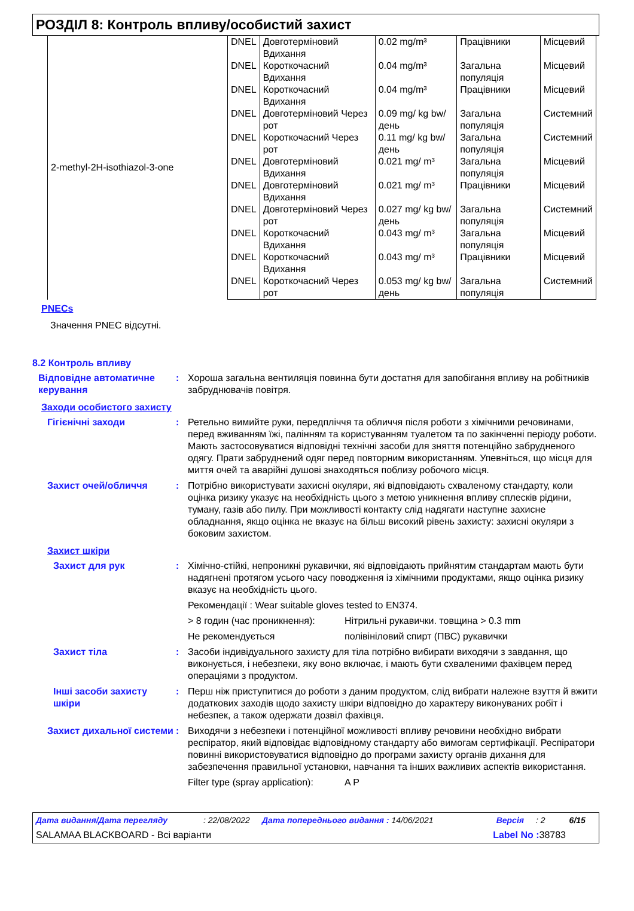РОЗДІЛ 8: Контроль впливу/особистий захист
| 2-methyl-2H-isothiazol-3-one | DNEL | Довготерміновий Вдихання | 0.02 mg/m³ | Працівники | Місцевий |
| | DNEL | Короткочасний Вдихання | 0.04 mg/m³ | Загальна популяція | Місцевий |
| | DNEL | Короткочасний Вдихання | 0.04 mg/m³ | Працівники | Місцевий |
| | DNEL | Довготерміновий Через рот | 0.09 mg/ kg bw/день | Загальна популяція | Системний |
| | DNEL | Короткочасний Через рот | 0.11 mg/ kg bw/день | Загальна популяція | Системний |
| | DNEL | Довготерміновий Вдихання | 0.021 mg/ m³ | Загальна популяція | Місцевий |
| | DNEL | Довготерміновий Вдихання | 0.021 mg/ m³ | Працівники | Місцевий |
| | DNEL | Довготерміновий Через рот | 0.027 mg/ kg bw/день | Загальна популяція | Системний |
| | DNEL | Короткочасний Вдихання | 0.043 mg/ m³ | Загальна популяція | Місцевий |
| | DNEL | Короткочасний Вдихання | 0.043 mg/ m³ | Працівники | Місцевий |
| | DNEL | Короткочасний Через рот | 0.053 mg/ kg bw/день | Загальна популяція | Системний |
PNECs
Значення PNEC відсутні.
8.2 Контроль впливу
Відповідне автоматичне керування
: Хороша загальна вентиляція повинна бути достатня для запобігання впливу на робітників забруднювачів повітря.
Заходи особистого захисту
Гігієнічні заходи : Ретельно вимийте руки, передпліччя та обличчя після роботи з хімічними речовинами, перед вживанням їжі, палінням та користуванням туалетом та по закінченні періоду роботи. Мають застосовуватися відповідні технічні засоби для зняття потенційно забрудненого одягу. Прати забруднений одяг перед повторним використанням. Упевніться, що місця для миття очей та аварійні душові знаходяться поблизу робочого місця.
Захист очей/обличчя : Потрібно використувати захисні окуляри, які відповідають схваленому стандарту, коли оцінка ризику указує на необхідність цього з метою уникнення впливу сплесків рідини, туману, газів або пилу. При можливості контакту слід надягати наступне захисне обладнання, якщо оцінка не вказує на більш високий рівень захисту: захисні окуляри з боковим захистом.
Захист шкіри
Захист для рук : Хімічно-стійкі, непроникні рукавички, які відповідають прийнятим стандартам мають бути надягнені протягом усього часу поводження із хімічними продуктами, якщо оцінка ризику вказує на необхідність цього.
Рекомендації : Wear suitable gloves tested to EN374.
> 8 годин (час проникнення): Нітрильні рукавички. товщина > 0.3 mm
Не рекомендується полівініловий спирт (ПВС) рукавички
Захист тіла : Засоби індивідуального захисту для тіла потрібно вибирати виходячи з завдання, що виконується, і небезпеки, яку воно включає, і мають бути схваленими фахівцем перед операціями з продуктом.
Інші засоби захисту шкіри
: Перш ніж приступитися до роботи з даним продуктом, слід вибрати належне взуття й вжити додаткових заходів щодо захисту шкіри відповідно до характеру виконуваних робіт і небезпек, а також одержати дозвіл фахівця.
Захист дихальної системи
: Виходячи з небезпеки і потенційної можливості впливу речовини необхідно вибрати респіратор, який відповідає відповідному стандарту або вимогам сертифікації. Респіратори повинні використовуватися відповідно до програми захисту органів дихання для забезпечення правильної установки, навчання та інших важливих аспектів використання.
Filter type (spray application): A P
Дата видання/Дата перегляду: 22/08/2022 Дата попереднього видання : 14/06/2021 Версія: 2 6/15
SALAMAA BLACKBOARD - Всі варіанти Label No : 38783